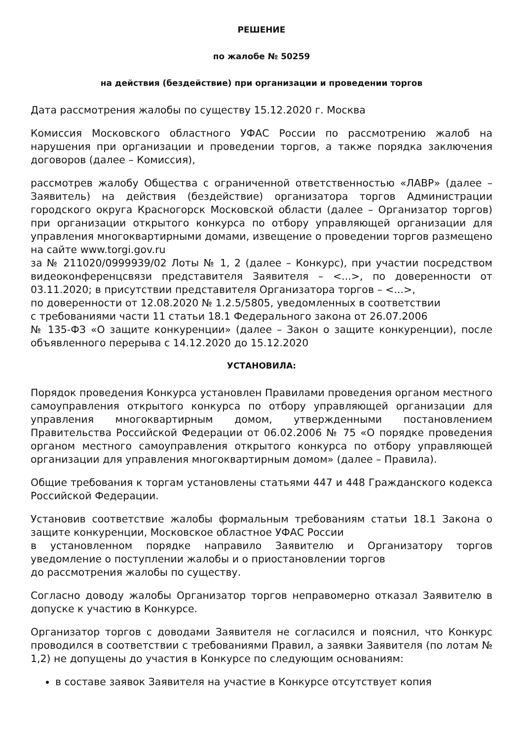РЕШЕНИЕ
по жалобе № 50259
на действия (бездействие) при организации и проведении торгов
Дата рассмотрения жалобы по существу 15.12.2020 г. Москва
Комиссия Московского областного УФАС России по рассмотрению жалоб на нарушения при организации и проведении торгов, а также порядка заключения договоров (далее – Комиссия),
рассмотрев жалобу Общества с ограниченной ответственностью «ЛАВР» (далее – Заявитель) на действия (бездействие) организатора торгов Администрации городского округа Красногорск Московской области (далее – Организатор торгов) при организации открытого конкурса по отбору управляющей организации для управления многоквартирными домами, извещение о проведении торгов размещено на сайте www.torgi.gov.ru
за № 211020/0999939/02 Лоты № 1, 2 (далее – Конкурс), при участии посредством видеоконференцсвязи представителя Заявителя – <...>, по доверенности от 03.11.2020; в присутствии представителя Организатора торгов – <...>,
по доверенности от 12.08.2020 № 1.2.5/5805, уведомленных в соответствии
с требованиями части 11 статьи 18.1 Федерального закона от 26.07.2006
№ 135-ФЗ «О защите конкуренции» (далее – Закон о защите конкуренции), после объявленного перерыва с 14.12.2020 до 15.12.2020
УСТАНОВИЛА:
Порядок проведения Конкурса установлен Правилами проведения органом местного самоуправления открытого конкурса по отбору управляющей организации для управления многоквартирным домом, утвержденными постановлением Правительства Российской Федерации от 06.02.2006 № 75 «О порядке проведения органом местного самоуправления открытого конкурса по отбору управляющей организации для управления многоквартирным домом» (далее – Правила).
Общие требования к торгам установлены статьями 447 и 448 Гражданского кодекса Российской Федерации.
Установив соответствие жалобы формальным требованиям статьи 18.1 Закона о защите конкуренции, Московское областное УФАС России
в установленном порядке направило Заявителю и Организатору торгов уведомление о поступлении жалобы и о приостановлении торгов
до рассмотрения жалобы по существу.
Согласно доводу жалобы Организатор торгов неправомерно отказал Заявителю в допуске к участию в Конкурсе.
Организатор торгов с доводами Заявителя не согласился и пояснил, что Конкурс проводился в соответствии с требованиями Правил, а заявки Заявителя (по лотам № 1,2) не допущены до участия в Конкурсе по следующим основаниям:
в составе заявок Заявителя на участие в Конкурсе отсутствует копия